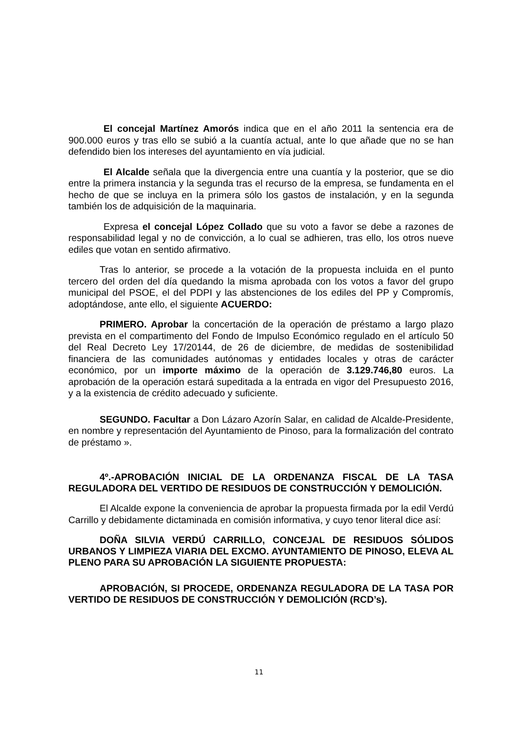El concejal Martínez Amorós indica que en el año 2011 la sentencia era de 900.000 euros y tras ello se subió a la cuantía actual, ante lo que añade que no se han defendido bien los intereses del ayuntamiento en vía judicial.
El Alcalde señala que la divergencia entre una cuantía y la posterior, que se dio entre la primera instancia y la segunda tras el recurso de la empresa, se fundamenta en el hecho de que se incluya en la primera sólo los gastos de instalación, y en la segunda también los de adquisición de la maquinaria.
Expresa el concejal López Collado que su voto a favor se debe a razones de responsabilidad legal y no de convicción, a lo cual se adhieren, tras ello, los otros nueve ediles que votan en sentido afirmativo.
Tras lo anterior, se procede a la votación de la propuesta incluida en el punto tercero del orden del día quedando la misma aprobada con los votos a favor del grupo municipal del PSOE, el del PDPI y las abstenciones de los ediles del PP y Compromís, adoptándose, ante ello, el siguiente ACUERDO:
PRIMERO. Aprobar la concertación de la operación de préstamo a largo plazo prevista en el compartimento del Fondo de Impulso Económico regulado en el artículo 50 del Real Decreto Ley 17/20144, de 26 de diciembre, de medidas de sostenibilidad financiera de las comunidades autónomas y entidades locales y otras de carácter económico, por un importe máximo de la operación de 3.129.746,80 euros. La aprobación de la operación estará supeditada a la entrada en vigor del Presupuesto 2016, y a la existencia de crédito adecuado y suficiente.
SEGUNDO. Facultar a Don Lázaro Azorín Salar, en calidad de Alcalde-Presidente, en nombre y representación del Ayuntamiento de Pinoso, para la formalización del contrato de préstamo ».
4º.-APROBACIÓN INICIAL DE LA ORDENANZA FISCAL DE LA TASA REGULADORA DEL VERTIDO DE RESIDUOS DE CONSTRUCCIÓN Y DEMOLICIÓN.
El Alcalde expone la conveniencia de aprobar la propuesta firmada por la edil Verdú Carrillo y debidamente dictaminada en comisión informativa, y cuyo tenor literal dice así:
DOÑA SILVIA VERDÚ CARRILLO, CONCEJAL DE RESIDUOS SÓLIDOS URBANOS Y LIMPIEZA VIARIA DEL EXCMO. AYUNTAMIENTO DE PINOSO, ELEVA AL PLENO PARA SU APROBACIÓN LA SIGUIENTE PROPUESTA:
APROBACIÓN, SI PROCEDE, ORDENANZA REGULADORA DE LA TASA POR VERTIDO DE RESIDUOS DE CONSTRUCCIÓN Y DEMOLICIÓN (RCD’s).
11